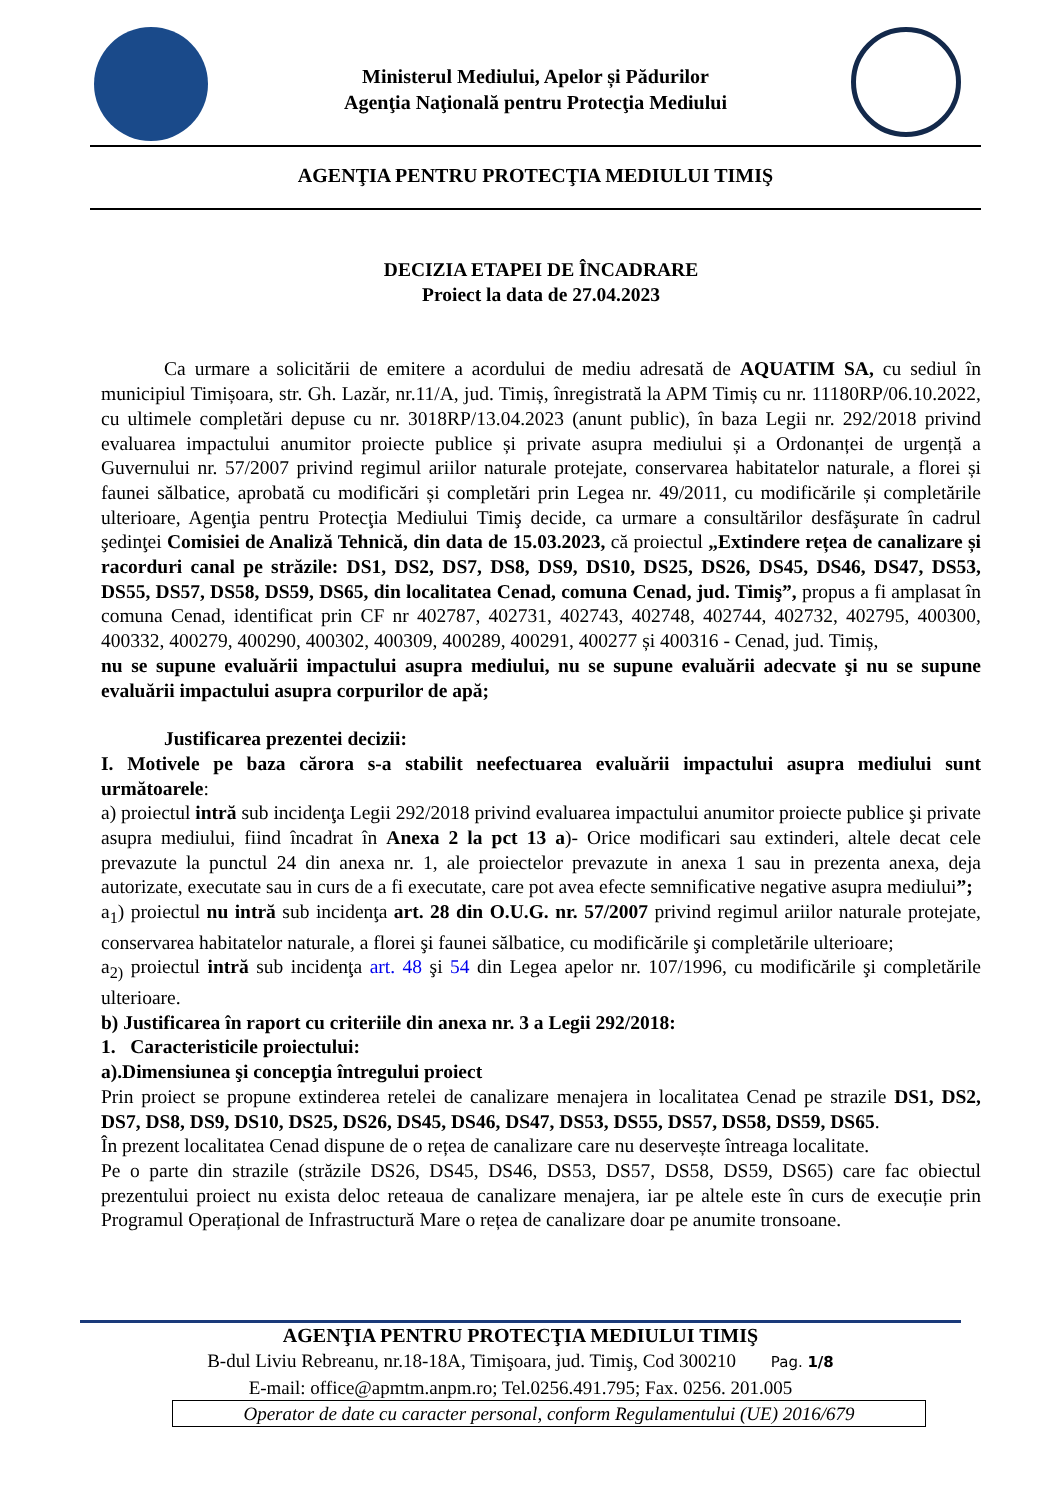Ministerul Mediului, Apelor și Pădurilor
Agenţia Naţională pentru Protecţia Mediului
AGENŢIA PENTRU PROTECŢIA MEDIULUI TIMIŞ
DECIZIA ETAPEI DE ÎNCADRARE
Proiect la data de 27.04.2023
Ca urmare a solicitării de emitere a acordului de mediu adresată de AQUATIM SA, cu sediul în municipiul Timișoara, str. Gh. Lazăr, nr.11/A, jud. Timiș, înregistrată la APM Timiș cu nr. 11180RP/06.10.2022, cu ultimele completări depuse cu nr. 3018RP/13.04.2023 (anunt public), în baza Legii nr. 292/2018 privind evaluarea impactului anumitor proiecte publice și private asupra mediului și a Ordonanței de urgență a Guvernului nr. 57/2007 privind regimul ariilor naturale protejate, conservarea habitatelor naturale, a florei și faunei sălbatice, aprobată cu modificări și completări prin Legea nr. 49/2011, cu modificările și completările ulterioare, Agenţia pentru Protecţia Mediului Timiş decide, ca urmare a consultărilor desfăşurate în cadrul şedinţei Comisiei de Analiză Tehnică, din data de 15.03.2023, că proiectul „Extindere rețea de canalizare și racorduri canal pe străzile: DS1, DS2, DS7, DS8, DS9, DS10, DS25, DS26, DS45, DS46, DS47, DS53, DS55, DS57, DS58, DS59, DS65, din localitatea Cenad, comuna Cenad, jud. Timiş”, propus a fi amplasat în comuna Cenad, identificat prin CF nr 402787, 402731, 402743, 402748, 402744, 402732, 402795, 400300, 400332, 400279, 400290, 400302, 400309, 400289, 400291, 400277 și 400316 - Cenad, jud. Timiș,
nu se supune evaluării impactului asupra mediului, nu se supune evaluării adecvate şi nu se supune evaluării impactului asupra corpurilor de apă;
Justificarea prezentei decizii:
I. Motivele pe baza cărora s-a stabilit neefectuarea evaluării impactului asupra mediului sunt următoarele:
a) proiectul intră sub incidenţa Legii 292/2018 privind evaluarea impactului anumitor proiecte publice şi private asupra mediului, fiind încadrat în Anexa 2 la pct 13 a)- Orice modificari sau extinderi, altele decat cele prevazute la punctul 24 din anexa nr. 1, ale proiectelor prevazute in anexa 1 sau in prezenta anexa, deja autorizate, executate sau in curs de a fi executate, care pot avea efecte semnificative negative asupra mediului”;
a<sub>1</sub>) proiectul nu intră sub incidenţa art. 28 din O.U.G. nr. 57/2007 privind regimul ariilor naturale protejate, conservarea habitatelor naturale, a florei şi faunei sălbatice, cu modificările şi completările ulterioare;
a<sub>2)</sub> proiectul intră sub incidenţa art. 48 şi 54 din Legea apelor nr. 107/1996, cu modificările şi completările ulterioare.
b) Justificarea în raport cu criteriile din anexa nr. 3 a Legii 292/2018:
1. Caracteristicile proiectului:
a).Dimensiunea şi concepţia întregului proiect
Prin proiect se propune extinderea retelei de canalizare menajera in localitatea Cenad pe strazile DS1, DS2, DS7, DS8, DS9, DS10, DS25, DS26, DS45, DS46, DS47, DS53, DS55, DS57, DS58, DS59, DS65.
În prezent localitatea Cenad dispune de o rețea de canalizare care nu deservește întreaga localitate.
Pe o parte din strazile (străzile DS26, DS45, DS46, DS53, DS57, DS58, DS59, DS65) care fac obiectul prezentului proiect nu exista deloc reteaua de canalizare menajera, iar pe altele este în curs de execuție prin Programul Operațional de Infrastructură Mare o rețea de canalizare doar pe anumite tronsoane.
AGENŢIA PENTRU PROTECŢIA MEDIULUI TIMIŞ
B-dul Liviu Rebreanu, nr.18-18A, Timişoara, jud. Timiş, Cod 300210 Pag. 1/8
E-mail: office@apmtm.anpm.ro; Tel.0256.491.795; Fax. 0256. 201.005
Operator de date cu caracter personal, conform Regulamentului (UE) 2016/679